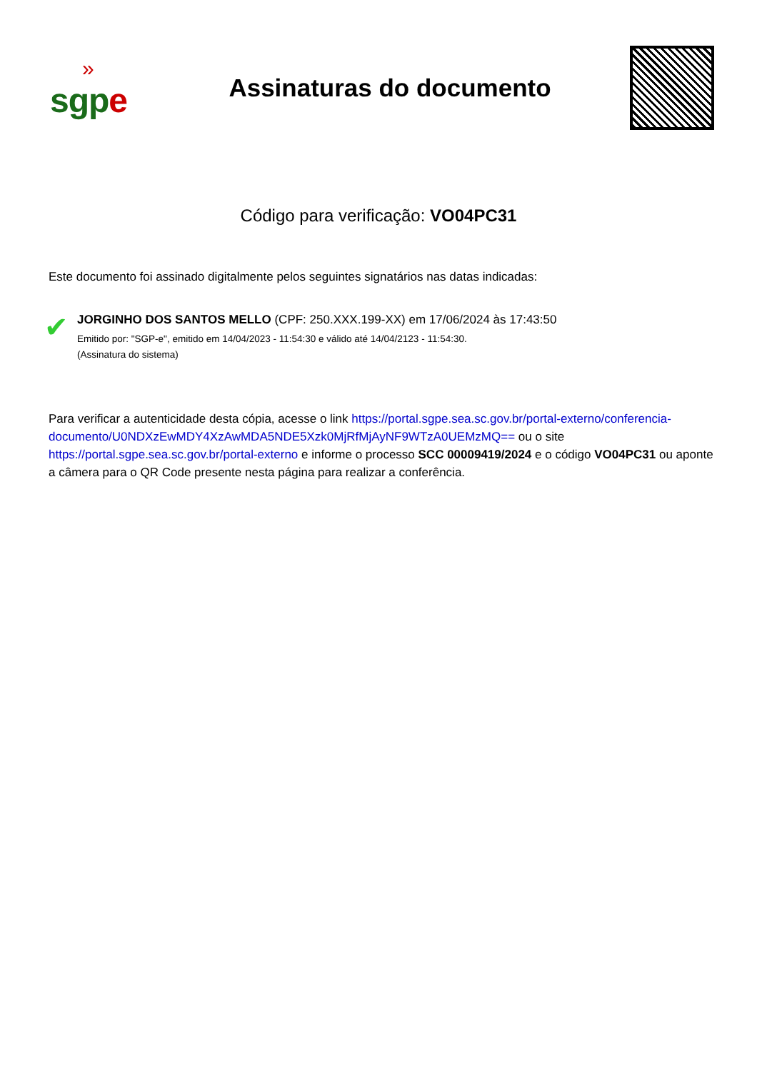»
sgpe
Assinaturas do documento
Código para verificação: VO04PC31
Este documento foi assinado digitalmente pelos seguintes signatários nas datas indicadas:
✔
JORGINHO DOS SANTOS MELLO (CPF: 250.XXX.199-XX) em 17/06/2024 às 17:43:50
Emitido por: "SGP-e", emitido em 14/04/2023 - 11:54:30 e válido até 14/04/2123 - 11:54:30.
(Assinatura do sistema)
Para verificar a autenticidade desta cópia, acesse o link https://portal.sgpe.sea.sc.gov.br/portal-externo/conferencia-documento/U0NDXzEwMDY4XzAwMDA5NDE5Xzk0MjRfMjAyNF9WTzA0UEMzMQ== ou o site https://portal.sgpe.sea.sc.gov.br/portal-externo e informe o processo SCC 00009419/2024 e o código VO04PC31 ou aponte a câmera para o QR Code presente nesta página para realizar a conferência.